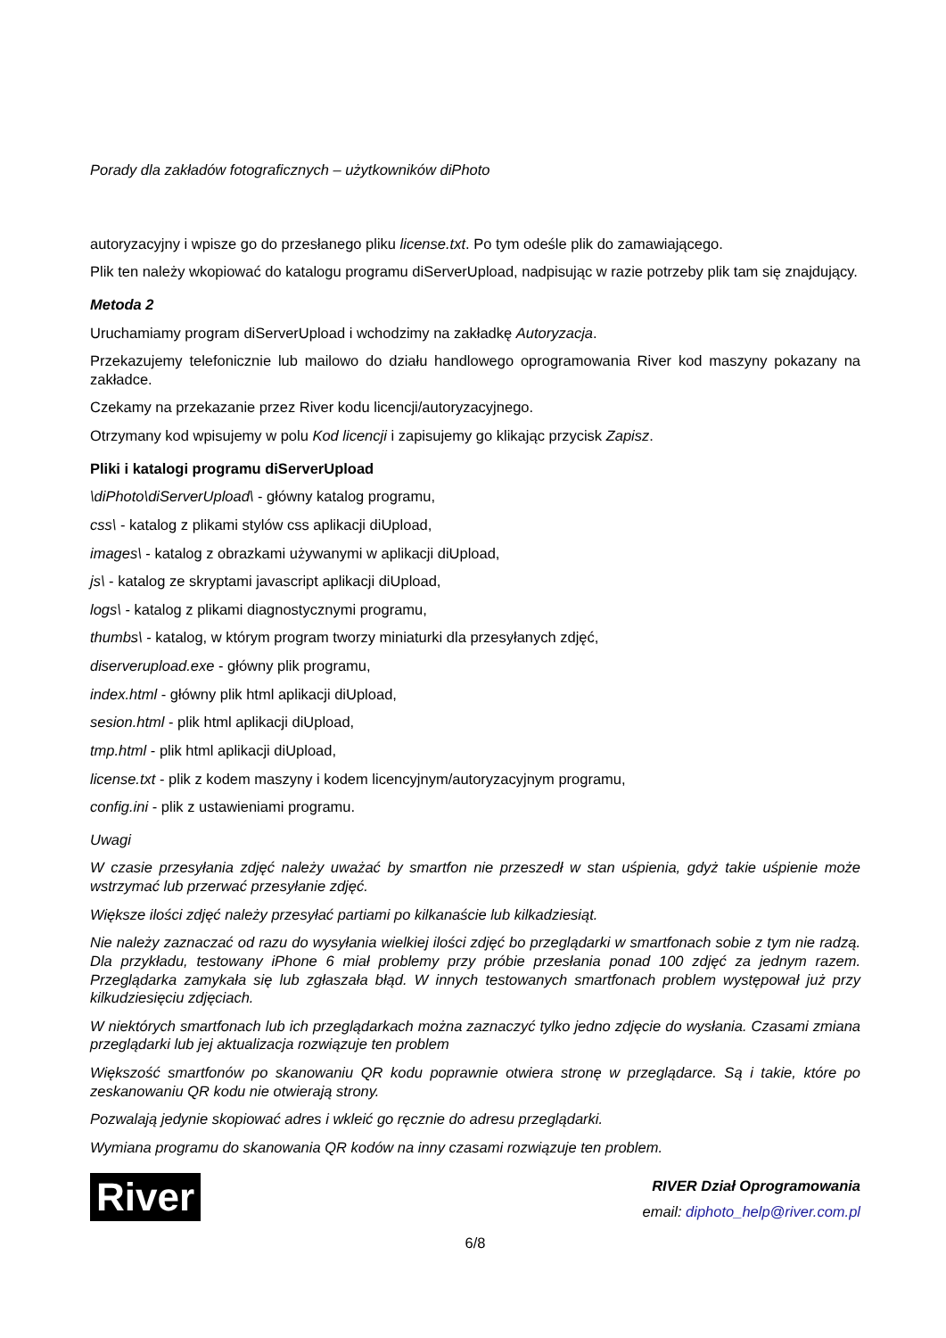Porady dla zakładów fotograficznych – użytkowników diPhoto
autoryzacyjny i wpisze go do przesłanego pliku license.txt. Po tym odeśle plik do zamawiającego.
Plik ten należy wkopiować do katalogu programu diServerUpload, nadpisując w razie potrzeby plik tam się znajdujący.
Metoda 2
Uruchamiamy program diServerUpload i wchodzimy na zakładkę Autoryzacja.
Przekazujemy telefonicznie lub mailowo do działu handlowego oprogramowania River kod maszyny pokazany na zakładce.
Czekamy na przekazanie przez River kodu licencji/autoryzacyjnego.
Otrzymany kod wpisujemy w polu Kod licencji i zapisujemy go klikając przycisk Zapisz.
Pliki i katalogi programu diServerUpload
\diPhoto\diServerUpload\ - główny katalog programu,
css\ - katalog z plikami stylów css aplikacji diUpload,
images\ - katalog z obrazkami używanymi w aplikacji diUpload,
js\ - katalog ze skryptami javascript aplikacji diUpload,
logs\ - katalog z plikami diagnostycznymi programu,
thumbs\ - katalog, w którym program tworzy miniaturki dla przesyłanych zdjęć,
diserverupload.exe - główny plik programu,
index.html - główny plik html aplikacji diUpload,
sesion.html - plik html aplikacji diUpload,
tmp.html - plik html aplikacji diUpload,
license.txt - plik z kodem maszyny i kodem licencyjnym/autoryzacyjnym programu,
config.ini - plik z ustawieniami programu.
Uwagi
W czasie przesyłania zdjęć należy uważać by smartfon nie przeszedł w stan uśpienia, gdyż takie uśpienie może wstrzymać lub przerwać przesyłanie zdjęć.
Większe ilości zdjęć należy przesyłać partiami po kilkanaście lub kilkadziesiąt.
Nie należy zaznaczać od razu do wysyłania wielkiej ilości zdjęć bo przeglądarki w smartfonach sobie z tym nie radzą. Dla przykładu, testowany iPhone 6 miał problemy przy próbie przesłania ponad 100 zdjęć za jednym razem. Przeglądarka zamykała się lub zgłaszała błąd. W innych testowanych smartfonach problem występował już przy kilkudziesięciu zdjęciach.
W niektórych smartfonach lub ich przeglądarkach można zaznaczyć tylko jedno zdjęcie do wysłania. Czasami zmiana przeglądarki lub jej aktualizacja rozwiązuje ten problem
Większość smartfonów po skanowaniu QR kodu poprawnie otwiera stronę w przeglądarce. Są i takie, które po zeskanowaniu QR kodu nie otwierają strony.
Pozwalają jedynie skopiować adres i wkleić go ręcznie do adresu przeglądarki.
Wymiana programu do skanowania QR kodów na inny czasami rozwiązuje ten problem.
River
RIVER Dział Oprogramowania
email: diphoto_help@river.com.pl
6/8